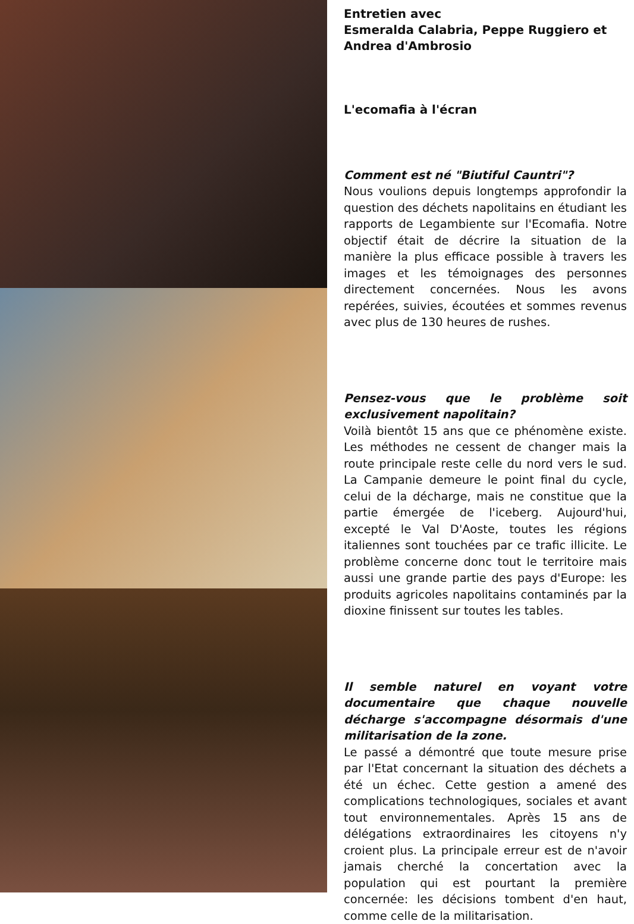Entretien avec
Esmeralda Calabria, Peppe Ruggiero et Andrea d'Ambrosio
L'ecomafia à l'écran
Comment est né "Biutiful Cauntri"?
Nous voulions depuis longtemps approfondir la question des déchets napolitains en étudiant les rapports de Legambiente sur l'Ecomafia. Notre objectif était de décrire la situation de la manière la plus efficace possible à travers les images et les témoignages des personnes directement concernées. Nous les avons repérées, suivies, écoutées et sommes revenus avec plus de 130 heures de rushes.
Pensez-vous que le problème soit exclusivement napolitain?
Voilà bientôt 15 ans que ce phénomène existe. Les méthodes ne cessent de changer mais la route principale reste celle du nord vers le sud. La Campanie demeure le point final du cycle, celui de la décharge, mais ne constitue que la partie émergée de l'iceberg. Aujourd'hui, excepté le Val D'Aoste, toutes les régions italiennes sont touchées par ce trafic illicite. Le problème concerne donc tout le territoire mais aussi une grande partie des pays d'Europe: les produits agricoles napolitains contaminés par la dioxine finissent sur toutes les tables.
Il semble naturel en voyant votre documentaire que chaque nouvelle décharge s'accompagne désormais d'une militarisation de la zone.
Le passé a démontré que toute mesure prise par l'Etat concernant la situation des déchets a été un échec. Cette gestion a amené des complications technologiques, sociales et avant tout environnementales. Après 15 ans de délégations extraordinaires les citoyens n'y croient plus. La principale erreur est de n'avoir jamais cherché la concertation avec la population qui est pourtant la première concernée: les décisions tombent d'en haut, comme celle de la militarisation.